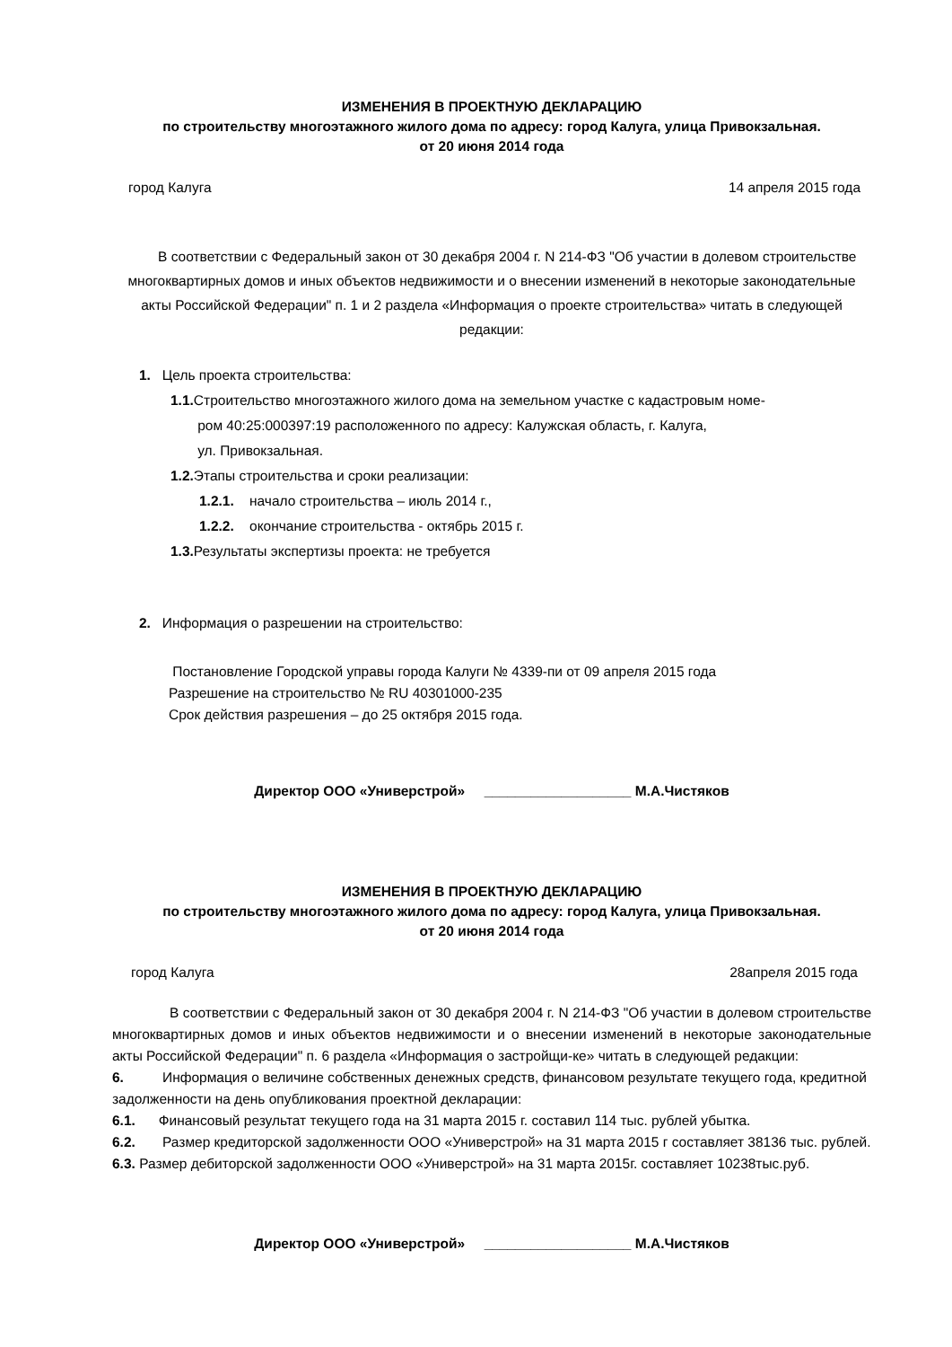ИЗМЕНЕНИЯ В ПРОЕКТНУЮ ДЕКЛАРАЦИЮ
по строительству многоэтажного жилого дома по адресу: город Калуга, улица Привокзальная.
от 20 июня 2014 года
город Калуга 14 апреля 2015 года
В соответствии с Федеральный закон от 30 декабря 2004 г. N 214-ФЗ "Об участии в долевом строительстве многоквартирных домов и иных объектов недвижимости и о внесении изменений в некоторые законодательные акты Российской Федерации" п. 1 и 2 раздела «Информация о проекте строительства» читать в следующей редакции:
1. Цель проекта строительства:
1.1. Строительство многоэтажного жилого дома на земельном участке с кадастровым номе-
ром 40:25:000397:19 расположенного по адресу: Калужская область, г. Калуга,
ул. Привокзальная.
1.2. Этапы строительства и сроки реализации:
1.2.1. начало строительства – июль 2014 г.,
1.2.2. окончание строительства - октябрь 2015 г.
1.3. Результаты экспертизы проекта: не требуется
2. Информация о разрешении на строительство:
Постановление Городской управы города Калуги № 4339-пи от 09 апреля 2015 года
Разрешение на строительство № RU 40301000-235
Срок действия разрешения – до 25 октября 2015 года.
Директор ООО «Универстрой» ___________________ М.А.Чистяков
ИЗМЕНЕНИЯ В ПРОЕКТНУЮ ДЕКЛАРАЦИЮ
по строительству многоэтажного жилого дома по адресу: город Калуга, улица Привокзальная.
от 20 июня 2014 года
город Калуга 28апреля 2015 года
В соответствии с Федеральный закон от 30 декабря 2004 г. N 214-ФЗ "Об участии в долевом строительстве многоквартирных домов и иных объектов недвижимости и о внесении изменений в некоторые законодательные акты Российской Федерации" п. 6 раздела «Информация о застройщи-ке» читать в следующей редакции:
6. Информация о величине собственных денежных средств, финансовом результате текущего года, кредитной задолженности на день опубликования проектной декларации:
6.1. Финансовый результат текущего года на 31 марта 2015 г. составил 114 тыс. рублей убытка.
6.2. Размер кредиторской задолженности ООО «Универстрой» на 31 марта 2015 г составляет 38136 тыс. рублей.
6.3. Размер дебиторской задолженности ООО «Универстрой» на 31 марта 2015г. составляет 10238тыс.руб.
Директор ООО «Универстрой» ___________________ М.А.Чистяков